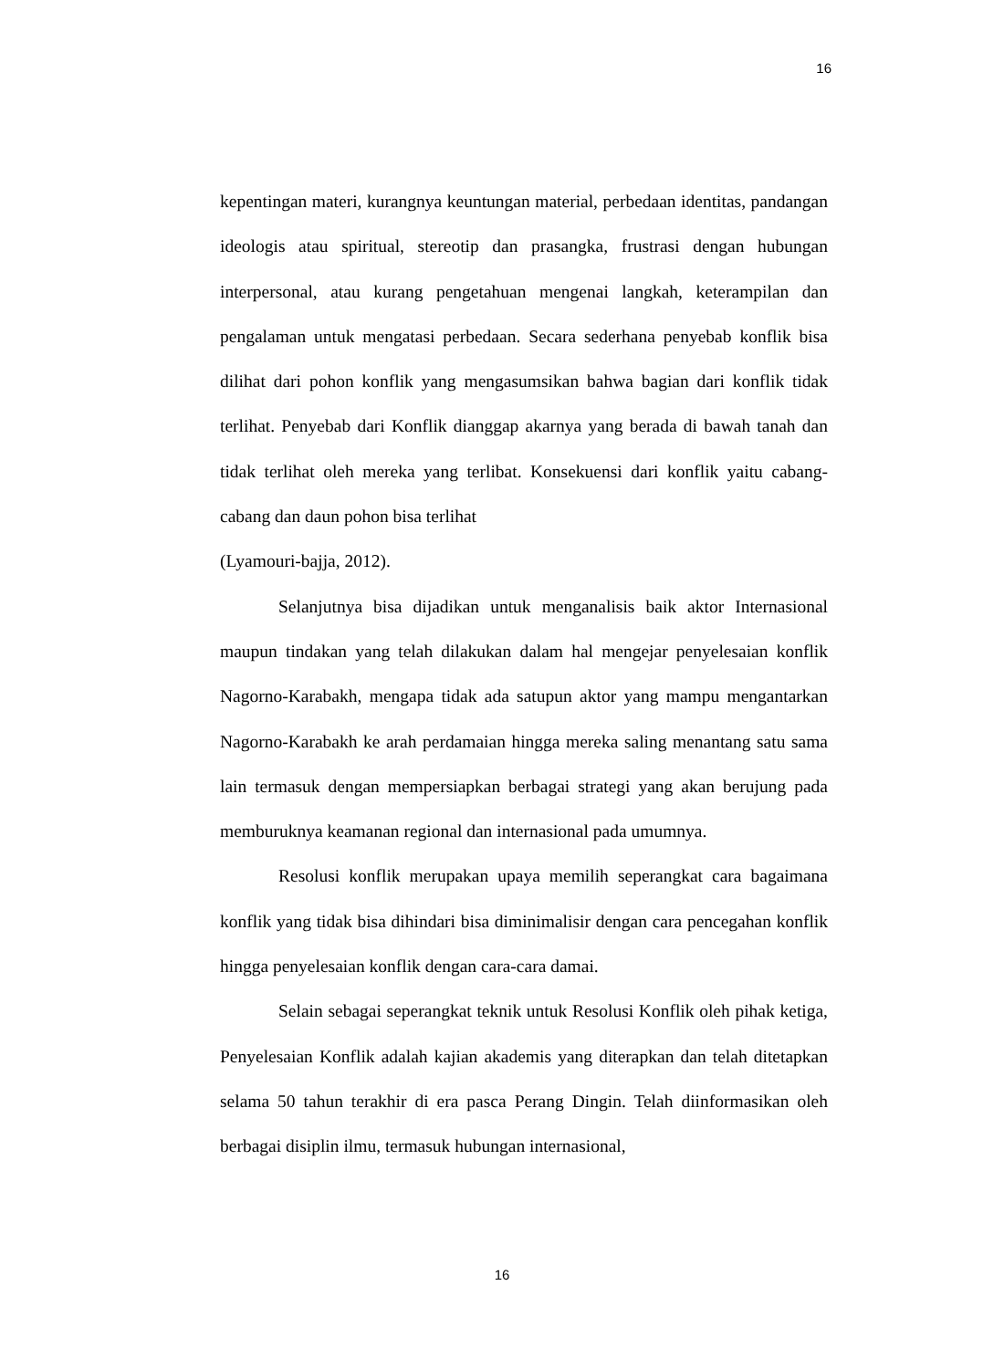16
kepentingan materi, kurangnya keuntungan material, perbedaan identitas, pandangan ideologis atau spiritual, stereotip dan prasangka, frustrasi dengan hubungan interpersonal, atau kurang pengetahuan mengenai langkah, keterampilan dan pengalaman untuk mengatasi perbedaan. Secara sederhana penyebab konflik bisa dilihat dari pohon konflik yang mengasumsikan bahwa bagian dari konflik tidak terlihat. Penyebab dari Konflik dianggap akarnya yang berada di bawah tanah dan tidak terlihat oleh mereka yang terlibat. Konsekuensi dari konflik yaitu cabang-cabang dan daun pohon bisa terlihat
(Lyamouri-bajja, 2012).
Selanjutnya bisa dijadikan untuk menganalisis baik aktor Internasional maupun tindakan yang telah dilakukan dalam hal mengejar penyelesaian konflik Nagorno-Karabakh, mengapa tidak ada satupun aktor yang mampu mengantarkan Nagorno-Karabakh ke arah perdamaian hingga mereka saling menantang satu sama lain termasuk dengan mempersiapkan berbagai strategi yang akan berujung pada memburuknya keamanan regional dan internasional pada umumnya.
Resolusi konflik merupakan upaya memilih seperangkat cara bagaimana konflik yang tidak bisa dihindari bisa diminimalisir dengan cara pencegahan konflik hingga penyelesaian konflik dengan cara-cara damai.
Selain sebagai seperangkat teknik untuk Resolusi Konflik oleh pihak ketiga, Penyelesaian Konflik adalah kajian akademis yang diterapkan dan telah ditetapkan selama 50 tahun terakhir di era pasca Perang Dingin. Telah diinformasikan oleh berbagai disiplin ilmu, termasuk hubungan internasional,
16